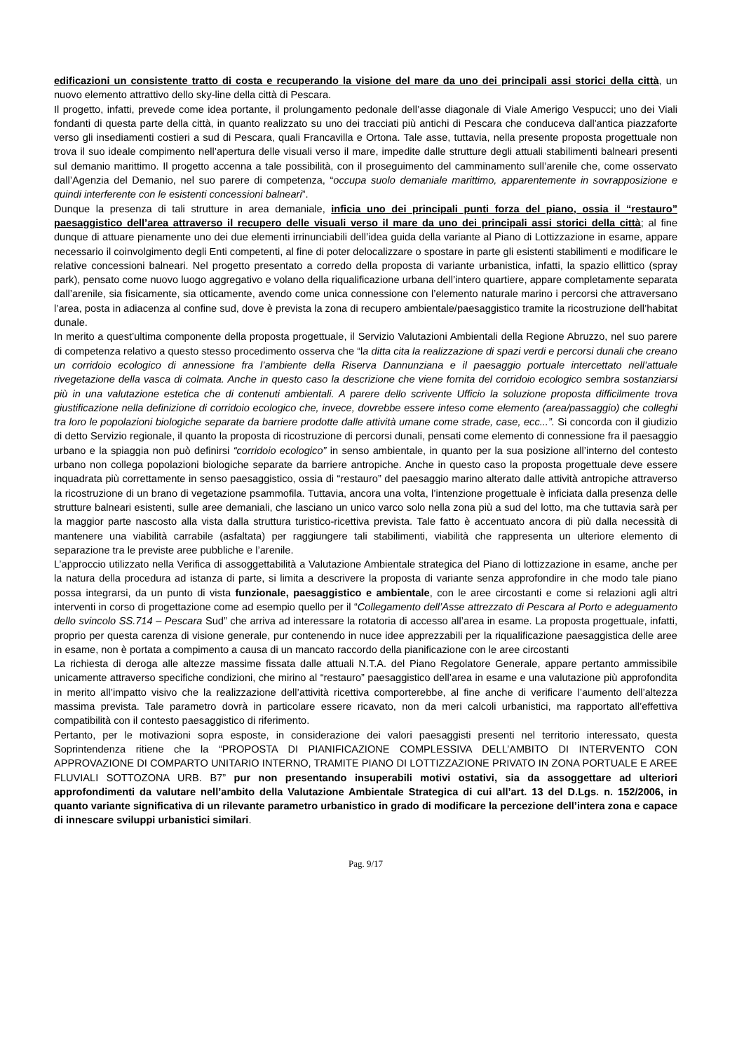edificazioni un consistente tratto di costa e recuperando la visione del mare da uno dei principali assi storici della città, un nuovo elemento attrattivo dello sky-line della città di Pescara.
Il progetto, infatti, prevede come idea portante, il prolungamento pedonale dell’asse diagonale di Viale Amerigo Vespucci; uno dei Viali fondanti di questa parte della città, in quanto realizzato su uno dei tracciati più antichi di Pescara che conduceva dall'antica piazzaforte verso gli insediamenti costieri a sud di Pescara, quali Francavilla e Ortona. Tale asse, tuttavia, nella presente proposta progettuale non trova il suo ideale compimento nell’apertura delle visuali verso il mare, impedite dalle strutture degli attuali stabilimenti balneari presenti sul demanio marittimo. Il progetto accenna a tale possibilità, con il proseguimento del camminamento sull’arenile che, come osservato dall’Agenzia del Demanio, nel suo parere di competenza, “occupa suolo demaniale marittimo, apparentemente in sovrapposizione e quindi interferente con le esistenti concessioni balneari”.
Dunque la presenza di tali strutture in area demaniale, inficia uno dei principali punti forza del piano, ossia il “restauro” paesaggistico dell’area attraverso il recupero delle visuali verso il mare da uno dei principali assi storici della città; al fine dunque di attuare pienamente uno dei due elementi irrinunciabili dell’idea guida della variante al Piano di Lottizzazione in esame, appare necessario il coinvolgimento degli Enti competenti, al fine di poter delocalizzare o spostare in parte gli esistenti stabilimenti e modificare le relative concessioni balneari. Nel progetto presentato a corredo della proposta di variante urbanistica, infatti, la spazio ellittico (spray park), pensato come nuovo luogo aggregativo e volano della riqualificazione urbana dell’intero quartiere, appare completamente separata dall’arenile, sia fisicamente, sia otticamente, avendo come unica connessione con l’elemento naturale marino i percorsi che attraversano l’area, posta in adiacenza al confine sud, dove è prevista la zona di recupero ambientale/paesaggistico tramite la ricostruzione dell’habitat dunale.
In merito a quest’ultima componente della proposta progettuale, il Servizio Valutazioni Ambientali della Regione Abruzzo, nel suo parere di competenza relativo a questo stesso procedimento osserva che “la ditta cita la realizzazione di spazi verdi e percorsi dunali che creano un corridoio ecologico di annessione fra l’ambiente della Riserva Dannunziana e il paesaggio portuale intercettato nell’attuale rivegetazione della vasca di colmata. Anche in questo caso la descrizione che viene fornita del corridoio ecologico sembra sostanziarsi più in una valutazione estetica che di contenuti ambientali. A parere dello scrivente Ufficio la soluzione proposta difficilmente trova giustificazione nella definizione di corridoio ecologico che, invece, dovrebbe essere inteso come elemento (area/passaggio) che colleghi tra loro le popolazioni biologiche separate da barriere prodotte dalle attività umane come strade, case, ecc...”. Si concorda con il giudizio di detto Servizio regionale, il quanto la proposta di ricostruzione di percorsi dunali, pensati come elemento di connessione fra il paesaggio urbano e la spiaggia non può definirsi “corridoio ecologico” in senso ambientale, in quanto per la sua posizione all’interno del contesto urbano non collega popolazioni biologiche separate da barriere antropiche. Anche in questo caso la proposta progettuale deve essere inquadrata più correttamente in senso paesaggistico, ossia di “restauro” del paesaggio marino alterato dalle attività antropiche attraverso la ricostruzione di un brano di vegetazione psammofila. Tuttavia, ancora una volta, l’intenzione progettuale è inficiata dalla presenza delle strutture balneari esistenti, sulle aree demaniali, che lasciano un unico varco solo nella zona più a sud del lotto, ma che tuttavia sarà per la maggior parte nascosto alla vista dalla struttura turistico-ricettiva prevista. Tale fatto è accentuato ancora di più dalla necessità di mantenere una viabilità carrabile (asfaltata) per raggiungere tali stabilimenti, viabilità che rappresenta un ulteriore elemento di separazione tra le previste aree pubbliche e l’arenile.
L’approccio utilizzato nella Verifica di assoggettabilità a Valutazione Ambientale strategica del Piano di lottizzazione in esame, anche per la natura della procedura ad istanza di parte, si limita a descrivere la proposta di variante senza approfondire in che modo tale piano possa integrarsi, da un punto di vista funzionale, paesaggistico e ambientale, con le aree circostanti e come si relazioni agli altri interventi in corso di progettazione come ad esempio quello per il “Collegamento dell’Asse attrezzato di Pescara al Porto e adeguamento dello svincolo SS.714 – Pescara Sud” che arriva ad interessare la rotatoria di accesso all’area in esame. La proposta progettuale, infatti, proprio per questa carenza di visione generale, pur contenendo in nuce idee apprezzabili per la riqualificazione paesaggistica delle aree in esame, non è portata a compimento a causa di un mancato raccordo della pianificazione con le aree circostanti
La richiesta di deroga alle altezze massime fissata dalle attuali N.T.A. del Piano Regolatore Generale, appare pertanto ammissibile unicamente attraverso specifiche condizioni, che mirino al “restauro” paesaggistico dell’area in esame e una valutazione più approfondita in merito all’impatto visivo che la realizzazione dell’attività ricettiva comporterebbe, al fine anche di verificare l’aumento dell’altezza massima prevista. Tale parametro dovrà in particolare essere ricavato, non da meri calcoli urbanistici, ma rapportato all’effettiva compatibilità con il contesto paesaggistico di riferimento.
Pertanto, per le motivazioni sopra esposte, in considerazione dei valori paesaggisti presenti nel territorio interessato, questa Soprintendenza ritiene che la “PROPOSTA DI PIANIFICAZIONE COMPLESSIVA DELL’AMBITO DI INTERVENTO CON APPROVAZIONE DI COMPARTO UNITARIO INTERNO, TRAMITE PIANO DI LOTTIZZAZIONE PRIVATO IN ZONA PORTUALE E AREE FLUVIALI SOTTOZONA URB. B7” pur non presentando insuperabili motivi ostativi, sia da assoggettare ad ulteriori approfondimenti da valutare nell’ambito della Valutazione Ambientale Strategica di cui all’art. 13 del D.Lgs. n. 152/2006, in quanto variante significativa di un rilevante parametro urbanistico in grado di modificare la percezione dell’intera zona e capace di innescare sviluppi urbanistici similari.
Pag. 9/17